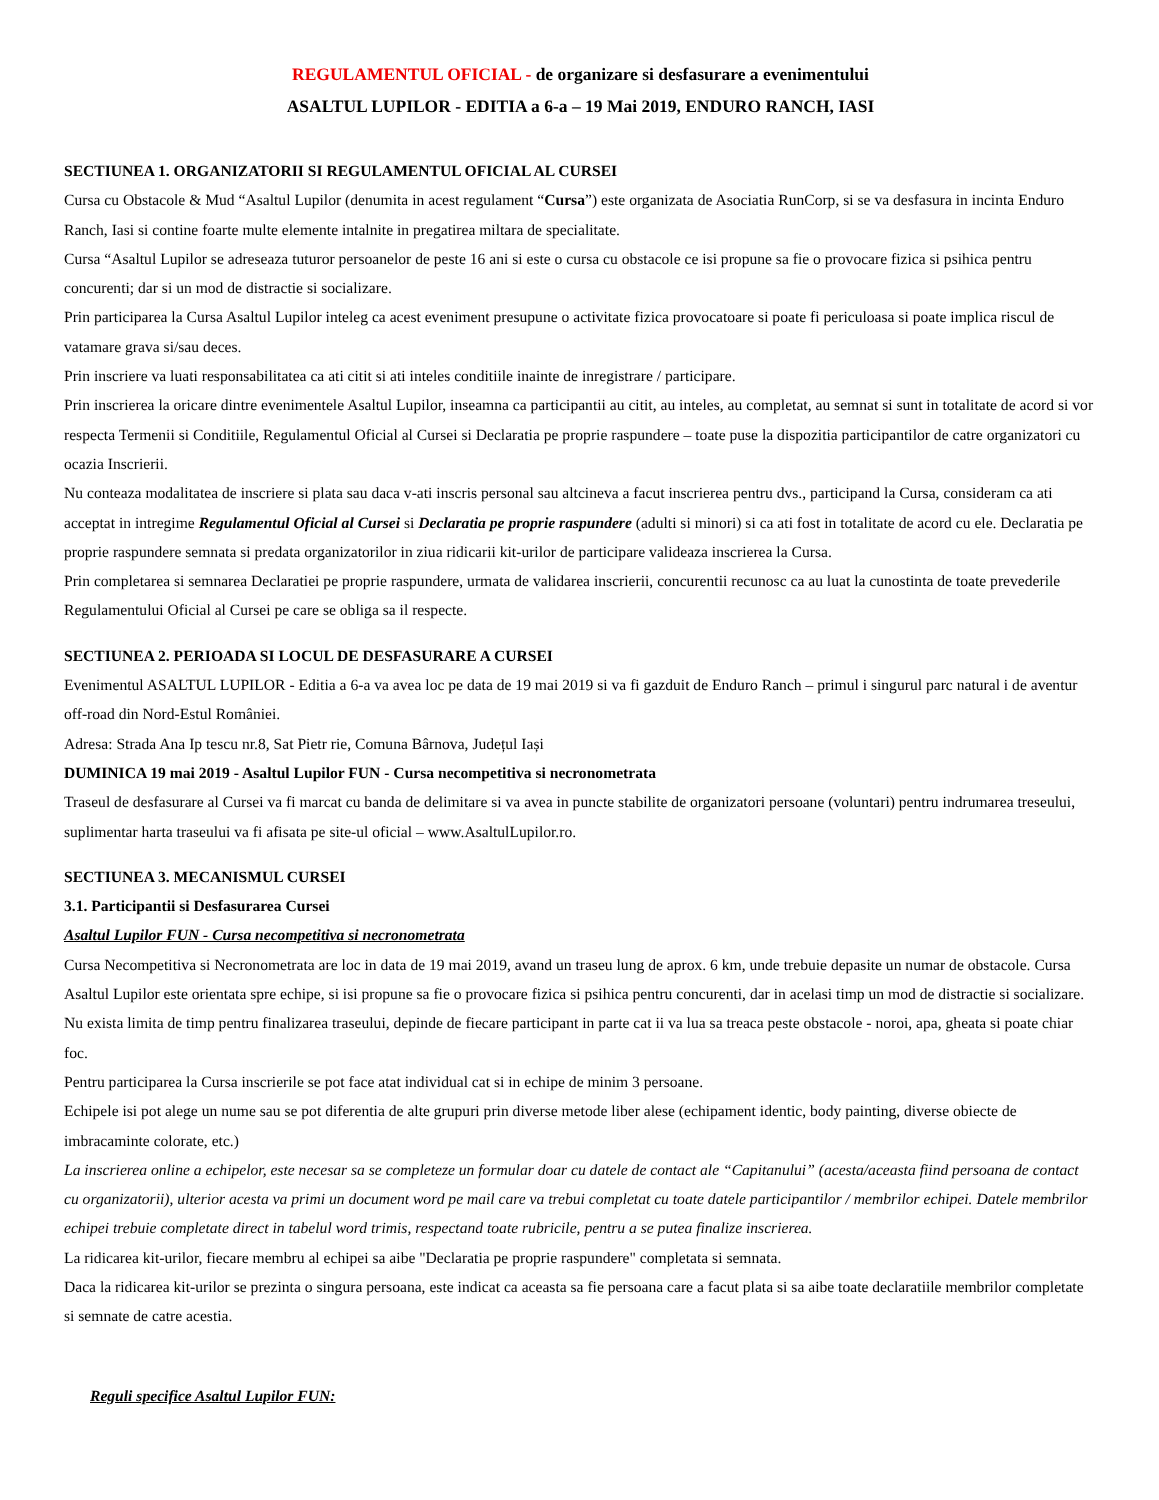REGULAMENTUL OFICIAL - de organizare si desfasurare a evenimentului
ASALTUL LUPILOR - EDITIA a 6-a – 19 Mai 2019, ENDURO RANCH, IASI
SECTIUNEA 1. ORGANIZATORII SI REGULAMENTUL OFICIAL AL CURSEI
Cursa cu Obstacole & Mud “Asaltul Lupilor (denumita in acest regulament “Cursa”) este organizata de Asociatia RunCorp, si se va desfasura in incinta Enduro Ranch, Iasi si contine foarte multe elemente intalnite in pregatirea miltara de specialitate.
Cursa “Asaltul Lupilor se adreseaza tuturor persoanelor de peste 16 ani si este o cursa cu obstacole ce isi propune sa fie o provocare fizica si psihica pentru concurenti; dar si un mod de distractie si socializare.
Prin participarea la Cursa Asaltul Lupilor inteleg ca acest eveniment presupune o activitate fizica provocatoare si poate fi periculoasa si poate implica riscul de vatamare grava si/sau deces.
Prin inscriere va luati responsabilitatea ca ati citit si ati inteles conditiile inainte de inregistrare / participare.
Prin inscrierea la oricare dintre evenimentele Asaltul Lupilor, inseamna ca participantii au citit, au inteles, au completat, au semnat si sunt in totalitate de acord si vor respecta Termenii si Conditiile, Regulamentul Oficial al Cursei si Declaratia pe proprie raspundere – toate puse la dispozitia participantilor de catre organizatori cu ocazia Inscrierii.
Nu conteaza modalitatea de inscriere si plata sau daca v-ati inscris personal sau altcineva a facut inscrierea pentru dvs., participand la Cursa, consideram ca ati acceptat in intregime Regulamentul Oficial al Cursei si Declaratia pe proprie raspundere (adulti si minori) si ca ati fost in totalitate de acord cu ele. Declaratia pe proprie raspundere semnata si predata organizatorilor in ziua ridicarii kit-urilor de participare valideaza inscrierea la Cursa.
Prin completarea si semnarea Declaratiei pe proprie raspundere, urmata de validarea inscrierii, concurentii recunosc ca au luat la cunostinta de toate prevederile Regulamentului Oficial al Cursei pe care se obliga sa il respecte.
SECTIUNEA 2. PERIOADA SI LOCUL DE DESFASURARE A CURSEI
Evenimentul ASALTUL LUPILOR - Editia a 6-a va avea loc pe data de 19 mai 2019 si va fi gazduit de Enduro Ranch – primul i singurul parc natural i de aventur off-road din Nord-Estul României.
Adresa: Strada Ana Ip tescu nr.8, Sat Pietr rie, Comuna Bârnova, Județul Iași
DUMINICA 19 mai 2019 - Asaltul Lupilor FUN - Cursa necompetitiva si necronometrata
Traseul de desfasurare al Cursei va fi marcat cu banda de delimitare si va avea in puncte stabilite de organizatori persoane (voluntari) pentru indrumarea treseului, suplimentar harta traseului va fi afisata pe site-ul oficial – www.AsaltulLupilor.ro.
SECTIUNEA 3. MECANISMUL CURSEI
3.1. Participantii si Desfasurarea Cursei
Asaltul Lupilor FUN - Cursa necompetitiva si necronometrata
Cursa Necompetitiva si Necronometrata are loc in data de 19 mai 2019, avand un traseu lung de aprox. 6 km, unde trebuie depasite un numar de obstacole. Cursa Asaltul Lupilor este orientata spre echipe, si isi propune sa fie o provocare fizica si psihica pentru concurenti, dar in acelasi timp un mod de distractie si socializare. Nu exista limita de timp pentru finalizarea traseului, depinde de fiecare participant in parte cat ii va lua sa treaca peste obstacole - noroi, apa, gheata si poate chiar foc.
Pentru participarea la Cursa inscrierile se pot face atat individual cat si in echipe de minim 3 persoane.
Echipele isi pot alege un nume sau se pot diferentia de alte grupuri prin diverse metode liber alese (echipament identic, body painting, diverse obiecte de imbracaminte colorate, etc.)
La inscrierea online a echipelor, este necesar sa se completeze un formular doar cu datele de contact ale “Capitanului” (acesta/aceasta fiind persoana de contact cu organizatorii), ulterior acesta va primi un document word pe mail care va trebui completat cu toate datele participantilor / membrilor echipei. Datele membrilor echipei trebuie completate direct in tabelul word trimis, respectand toate rubricile, pentru a se putea finalize inscrierea.
La ridicarea kit-urilor, fiecare membru al echipei sa aibe "Declaratia pe proprie raspundere" completata si semnata.
Daca la ridicarea kit-urilor se prezinta o singura persoana, este indicat ca aceasta sa fie persoana care a facut plata si sa aibe toate declaratiile membrilor completate si semnate de catre acestia.
Reguli specifice Asaltul Lupilor FUN: